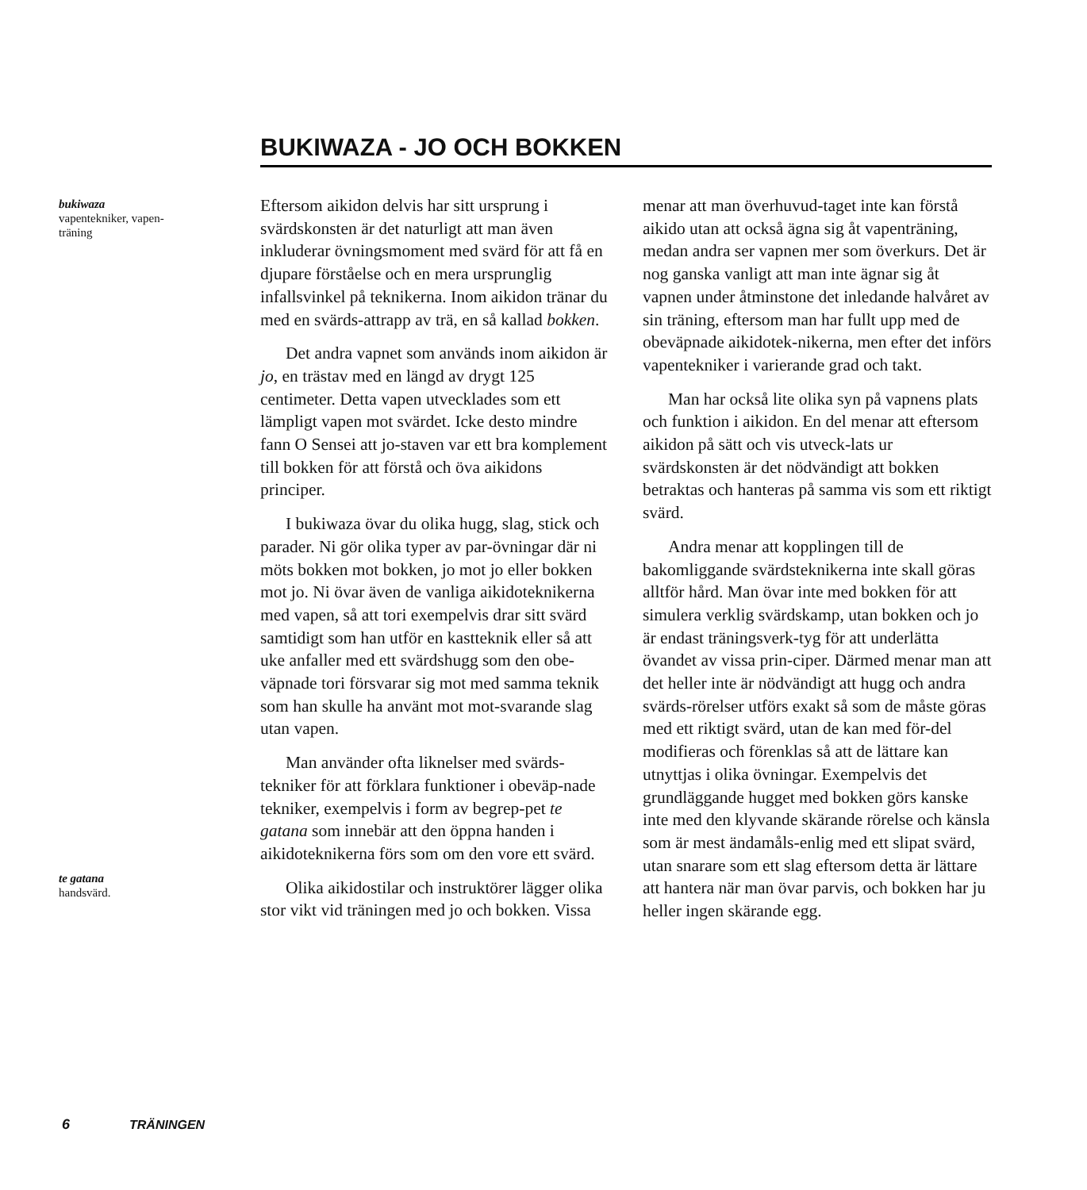BUKIWAZA - JO OCH BOKKEN
bukiwaza
vapentekniker, vapen-
träning
Eftersom aikidon delvis har sitt ursprung i svärdskonsten är det naturligt att man även inkluderar övningsmoment med svärd för att få en djupare förståelse och en mera ursprunglig infallsvinkel på teknikerna. Inom aikidon tränar du med en svärds-attrapp av trä, en så kallad bokken.
Det andra vapnet som används inom aikidon är jo, en trästav med en längd av drygt 125 centimeter. Detta vapen utvecklades som ett lämpligt vapen mot svärdet. Icke desto mindre fann O Sensei att jo-staven var ett bra komplement till bokken för att förstå och öva aikidons principer.
I bukiwaza övar du olika hugg, slag, stick och parader. Ni gör olika typer av par-övningar där ni möts bokken mot bokken, jo mot jo eller bokken mot jo. Ni övar även de vanliga aikidoteknikerna med vapen, så att tori exempelvis drar sitt svärd samtidigt som han utför en kastteknik eller så att uke anfaller med ett svärdshugg som den obe-väpnade tori försvarar sig mot med samma teknik som han skulle ha använt mot mot-svarande slag utan vapen.
Man använder ofta liknelser med svärds-tekniker för att förklara funktioner i obeväp-nade tekniker, exempelvis i form av begrep-pet te gatana som innebär att den öppna handen i aikidoteknikerna förs som om den vore ett svärd.
Olika aikidostilar och instruktörer lägger olika stor vikt vid träningen med jo och bokken. Vissa menar att man överhuvud-taget inte kan förstå aikido utan att också ägna sig åt vapenträning, medan andra ser vapnen mer som överkurs. Det är nog ganska vanligt att man inte ägnar sig åt vapnen under åtminstone det inledande halvåret av sin träning, eftersom man har fullt upp med de obeväpnade aikidotek-nikerna, men efter det införs vapentekniker i varierande grad och takt.
Man har också lite olika syn på vapnens plats och funktion i aikidon. En del menar att eftersom aikidon på sätt och vis utveck-lats ur svärdskonsten är det nödvändigt att bokken betraktas och hanteras på samma vis som ett riktigt svärd.
Andra menar att kopplingen till de bakomliggande svärdsteknikerna inte skall göras alltför hård. Man övar inte med bokken för att simulera verklig svärdskamp, utan bokken och jo är endast träningsverk-tyg för att underlätta övandet av vissa prin-ciper. Därmed menar man att det heller inte är nödvändigt att hugg och andra svärds-rörelser utförs exakt så som de måste göras med ett riktigt svärd, utan de kan med för-del modifieras och förenklas så att de lättare kan utnyttjas i olika övningar. Exempelvis det grundläggande hugget med bokken görs kanske inte med den klyvande skärande rörelse och känsla som är mest ändamåls-enlig med ett slipat svärd, utan snarare som ett slag eftersom detta är lättare att hantera när man övar parvis, och bokken har ju heller ingen skärande egg.
te gatana
handsvärd.
6 TRÄNINGEN